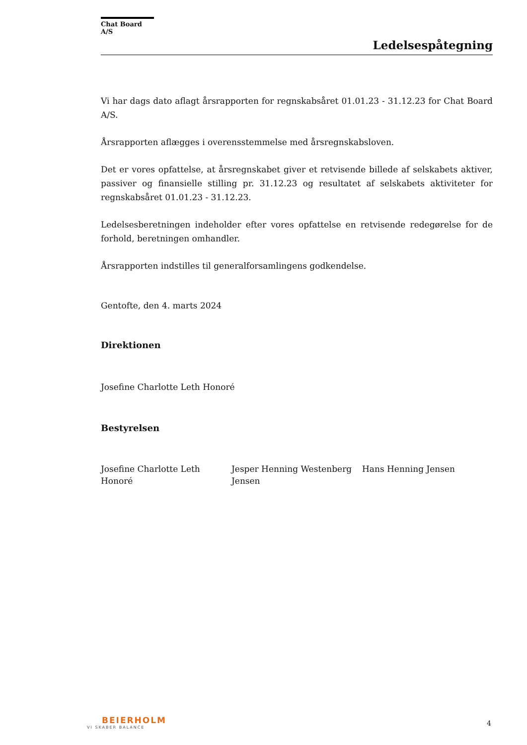Chat Board A/S
Ledelsespåtegning
Vi har dags dato aflagt årsrapporten for regnskabsåret 01.01.23 - 31.12.23 for Chat Board A/S.
Årsrapporten aflægges i overensstemmelse med årsregnskabsloven.
Det er vores opfattelse, at årsregnskabet giver et retvisende billede af selskabets aktiver, passiver og finansielle stilling pr. 31.12.23 og resultatet af selskabets aktiviteter for regnskabsåret 01.01.23 - 31.12.23.
Ledelsesberetningen indeholder efter vores opfattelse en retvisende redegørelse for de forhold, beretningen omhandler.
Årsrapporten indstilles til generalforsamlingens godkendelse.
Gentofte, den 4. marts 2024
Direktionen
Josefine Charlotte Leth Honoré
Bestyrelsen
Josefine Charlotte Leth Honoré
Jesper Henning Westenberg Jensen
Hans Henning Jensen
BEIERHOLM
VI SKABER BALANCE
4